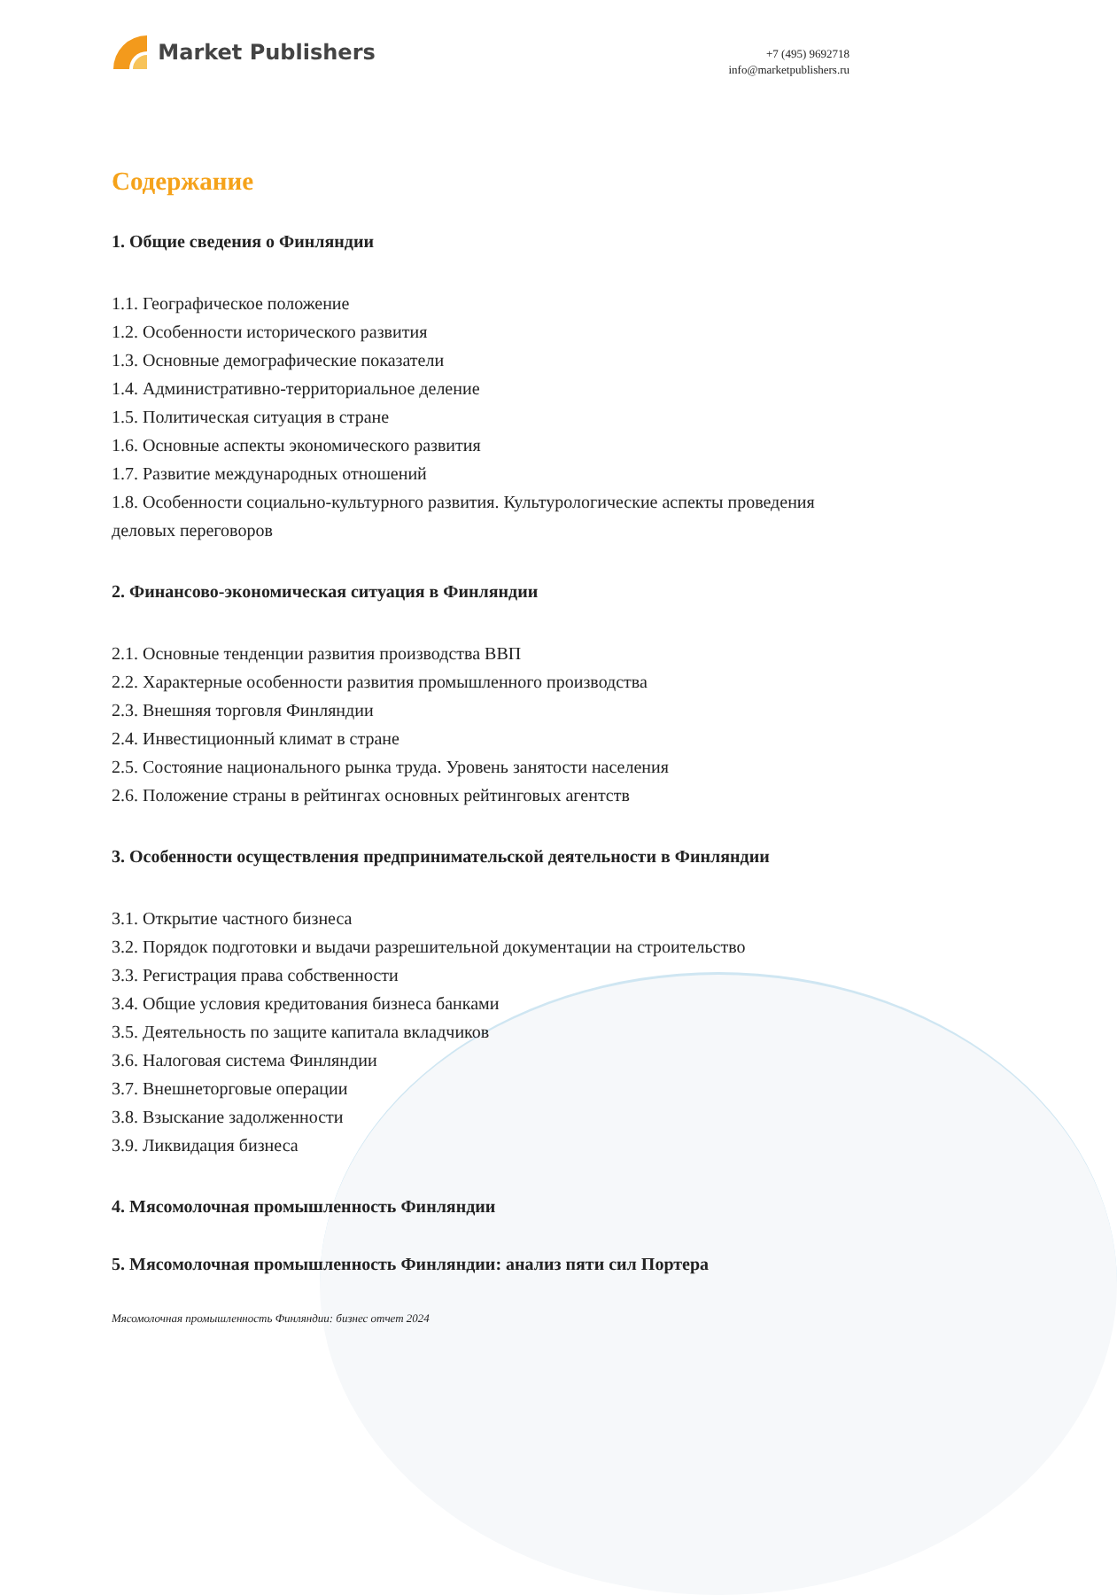Market Publishers
+7 (495) 9692718
info@marketpublishers.ru
Содержание
1. Общие сведения о Финляндии
1.1. Географическое положение
1.2. Особенности исторического развития
1.3. Основные демографические показатели
1.4. Административно-территориальное деление
1.5. Политическая ситуация в стране
1.6. Основные аспекты экономического развития
1.7. Развитие международных отношений
1.8. Особенности социально-культурного развития. Культурологические аспекты проведения деловых переговоров
2. Финансово-экономическая ситуация в Финляндии
2.1. Основные тенденции развития производства ВВП
2.2. Характерные особенности развития промышленного производства
2.3. Внешняя торговля Финляндии
2.4. Инвестиционный климат в стране
2.5. Состояние национального рынка труда. Уровень занятости населения
2.6. Положение страны в рейтингах основных рейтинговых агентств
3. Особенности осуществления предпринимательской деятельности в Финляндии
3.1. Открытие частного бизнеса
3.2. Порядок подготовки и выдачи разрешительной документации на строительство
3.3. Регистрация права собственности
3.4. Общие условия кредитования бизнеса банками
3.5. Деятельность по защите капитала вкладчиков
3.6. Налоговая система Финляндии
3.7. Внешнеторговые операции
3.8. Взыскание задолженности
3.9. Ликвидация бизнеса
4. Мясомолочная промышленность Финляндии
5. Мясомолочная промышленность Финляндии: анализ пяти сил Портера
Мясомолочная промышленность Финляндии: бизнес отчет 2024